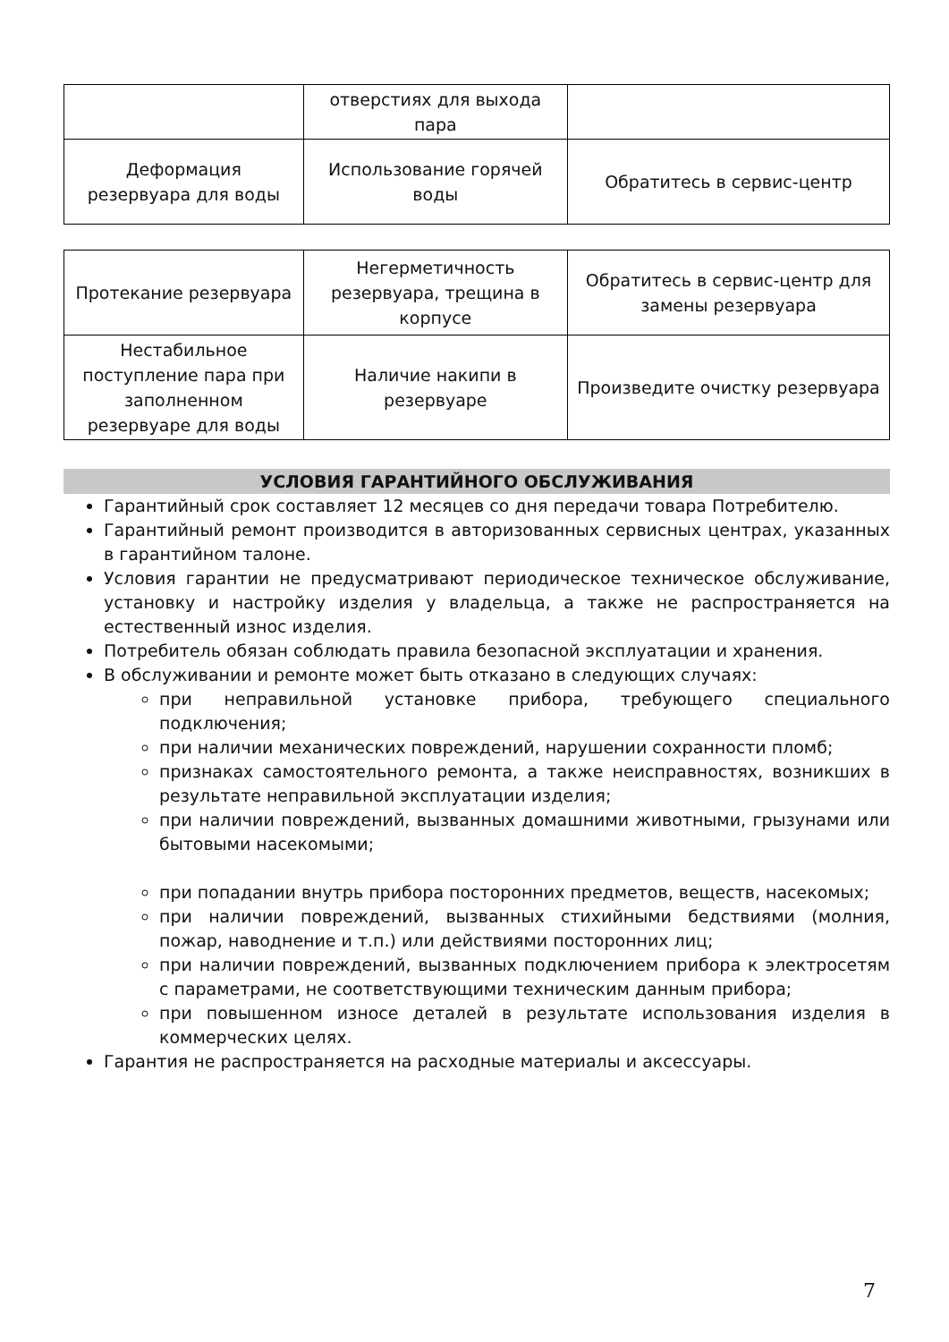| | отверстиях для выхода пара | |
| Деформация резервуара для воды | Использование горячей воды | Обратитесь в сервис-центр |
| Протекание резервуара | Негерметичность резервуара, трещина в корпусе | Обратитесь в сервис-центр для замены резервуара |
| Нестабильное поступление пара при заполненном резервуаре для воды | Наличие накипи в резервуаре | Произведите очистку резервуара |
УСЛОВИЯ ГАРАНТИЙНОГО ОБСЛУЖИВАНИЯ
Гарантийный срок составляет 12 месяцев со дня передачи товара Потребителю.
Гарантийный ремонт производится в авторизованных сервисных центрах, указанных в гарантийном талоне.
Условия гарантии не предусматривают периодическое техническое обслуживание, установку и настройку изделия у владельца, а также не распространяется на естественный износ изделия.
Потребитель обязан соблюдать правила безопасной эксплуатации и хранения.
В обслуживании и ремонте может быть отказано в следующих случаях:
при неправильной установке прибора, требующего специального подключения;
при наличии механических повреждений, нарушении сохранности пломб;
признаках самостоятельного ремонта, а также неисправностях, возникших в результате неправильной эксплуатации изделия;
при наличии повреждений, вызванных домашними животными, грызунами или бытовыми насекомыми;
при попадании внутрь прибора посторонних предметов, веществ, насекомых;
при наличии повреждений, вызванных стихийными бедствиями (молния, пожар, наводнение и т.п.) или действиями посторонних лиц;
при наличии повреждений, вызванных подключением прибора к электросетям с параметрами, не соответствующими техническим данным прибора;
при повышенном износе деталей в результате использования изделия в коммерческих целях.
Гарантия не распространяется на расходные материалы и аксессуары.
7